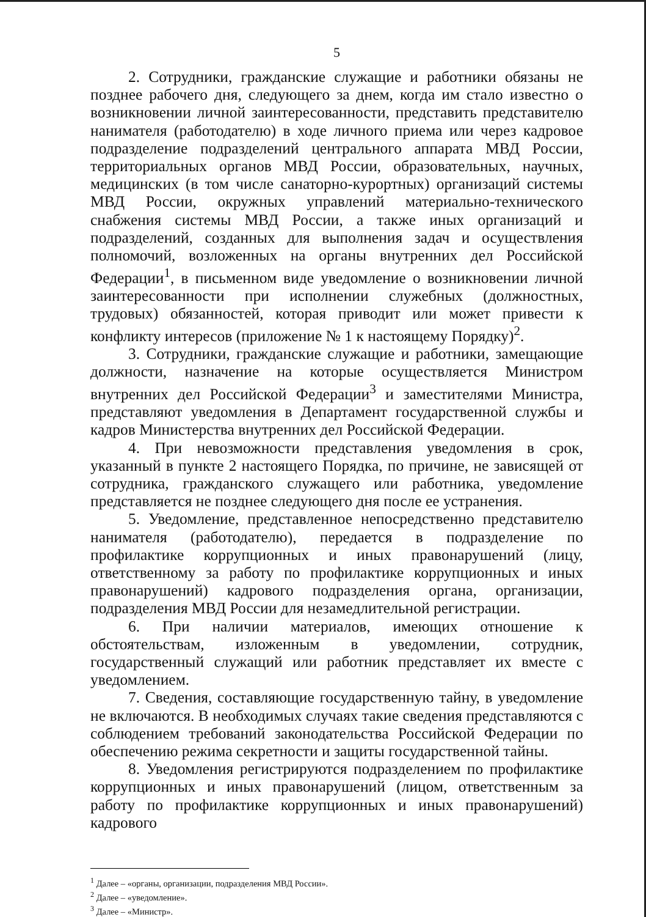5
2. Сотрудники, гражданские служащие и работники обязаны не позднее рабочего дня, следующего за днем, когда им стало известно о возникновении личной заинтересованности, представить представителю нанимателя (работодателю) в ходе личного приема или через кадровое подразделение подразделений центрального аппарата МВД России, территориальных органов МВД России, образовательных, научных, медицинских (в том числе санаторно-курортных) организаций системы МВД России, окружных управлений материально-технического снабжения системы МВД России, а также иных организаций и подразделений, созданных для выполнения задач и осуществления полномочий, возложенных на органы внутренних дел Российской Федерации<sup>1</sup>, в письменном виде уведомление о возникновении личной заинтересованности при исполнении служебных (должностных, трудовых) обязанностей, которая приводит или может привести к конфликту интересов (приложение № 1 к настоящему Порядку)<sup>2</sup>.
3. Сотрудники, гражданские служащие и работники, замещающие должности, назначение на которые осуществляется Министром внутренних дел Российской Федерации<sup>3</sup> и заместителями Министра, представляют уведомления в Департамент государственной службы и кадров Министерства внутренних дел Российской Федерации.
4. При невозможности представления уведомления в срок, указанный в пункте 2 настоящего Порядка, по причине, не зависящей от сотрудника, гражданского служащего или работника, уведомление представляется не позднее следующего дня после ее устранения.
5. Уведомление, представленное непосредственно представителю нанимателя (работодателю), передается в подразделение по профилактике коррупционных и иных правонарушений (лицу, ответственному за работу по профилактике коррупционных и иных правонарушений) кадрового подразделения органа, организации, подразделения МВД России для незамедлительной регистрации.
6. При наличии материалов, имеющих отношение к обстоятельствам, изложенным в уведомлении, сотрудник, государственный служащий или работник представляет их вместе с уведомлением.
7. Сведения, составляющие государственную тайну, в уведомление не включаются. В необходимых случаях такие сведения представляются с соблюдением требований законодательства Российской Федерации по обеспечению режима секретности и защиты государственной тайны.
8. Уведомления регистрируются подразделением по профилактике коррупционных и иных правонарушений (лицом, ответственным за работу по профилактике коррупционных и иных правонарушений) кадрового
<sup>1</sup> Далее – «органы, организации, подразделения МВД России».
<sup>2</sup> Далее – «уведомление».
<sup>3</sup> Далее – «Министр».